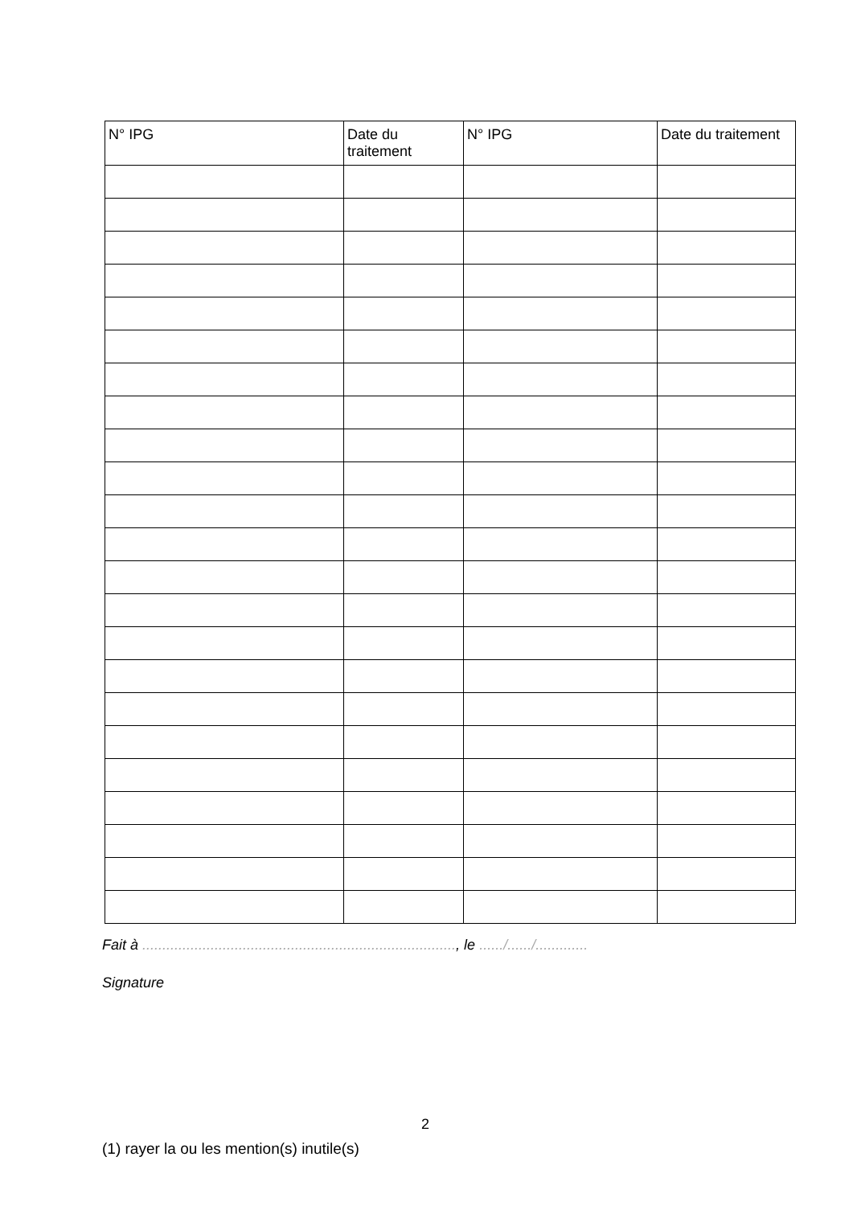| N° IPG | Date du traitement | N° IPG | Date du traitement |
| --- | --- | --- | --- |
Fait à .............................................................................., le ....../....../.............
Signature
2
(1) rayer la ou les mention(s) inutile(s)